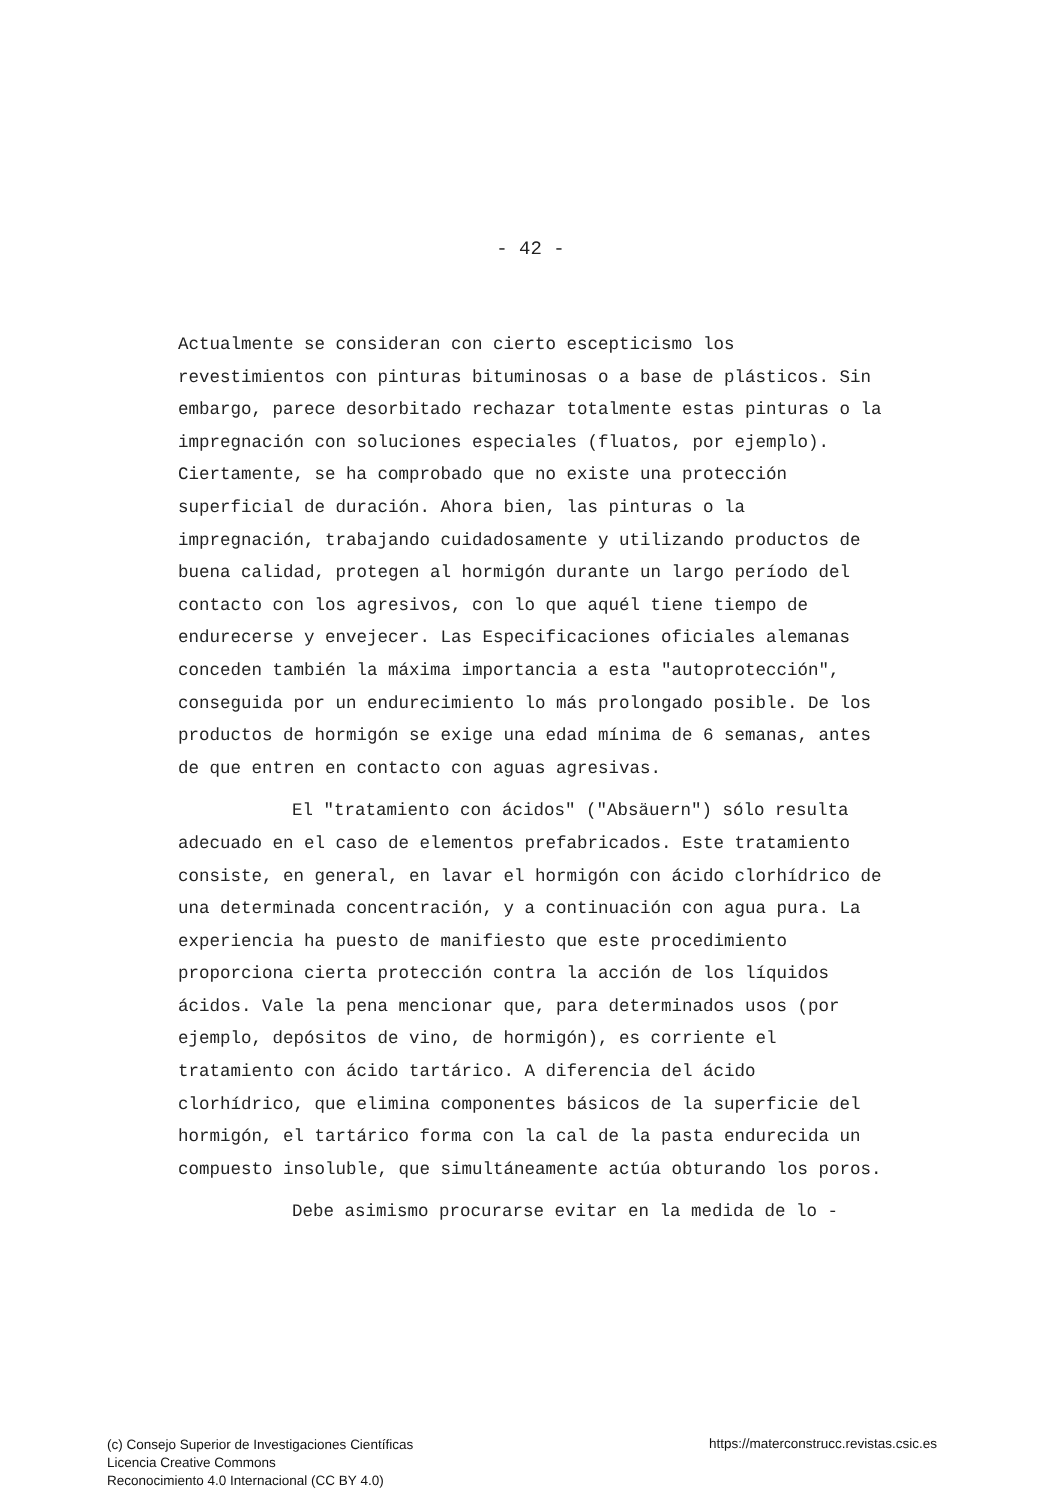- 42 -
Actualmente se consideran con cierto escepticismo los revestimientos con pinturas bituminosas o a base de plásticos. Sin embargo, parece desorbitado rechazar totalmente estas pinturas o la impregnación con soluciones especiales (fluatos, por ejemplo). Ciertamente, se ha comprobado que no existe una protección superficial de duración. Ahora bien, las pinturas o la impregnación, trabajando cuidadosamente y utilizando productos de buena calidad, protegen al hormigón durante un largo período del contacto con los agresivos, con lo que aquél tiene tiempo de endurecerse y envejecer. Las Especificaciones oficiales alemanas conceden también la máxima importancia a esta "autoprotección", conseguida por un endurecimiento lo más prolongado posible. De los productos de hormigón se exige una edad mínima de 6 semanas, antes de que entren en contacto con aguas agresivas.
El "tratamiento con ácidos" ("Absäuern") sólo resulta adecuado en el caso de elementos prefabricados. Este tratamiento consiste, en general, en lavar el hormigón con ácido clorhídrico de una determinada concentración, y a continuación con agua pura. La experiencia ha puesto de manifiesto que este procedimiento proporciona cierta protección contra la acción de los líquidos ácidos. Vale la pena mencionar que, para determinados usos (por ejemplo, depósitos de vino, de hormigón), es corriente el tratamiento con ácido tartárico. A diferencia del ácido clorhídrico, que elimina componentes básicos de la superficie del hormigón, el tartárico forma con la cal de la pasta endurecida un compuesto insoluble, que simultáneamente actúa obturando los poros.
Debe asimismo procurarse evitar en la medida de lo -
(c) Consejo Superior de Investigaciones Científicas
Licencia Creative Commons
Reconocimiento 4.0 Internacional (CC BY 4.0)
https://materconstrucc.revistas.csic.es